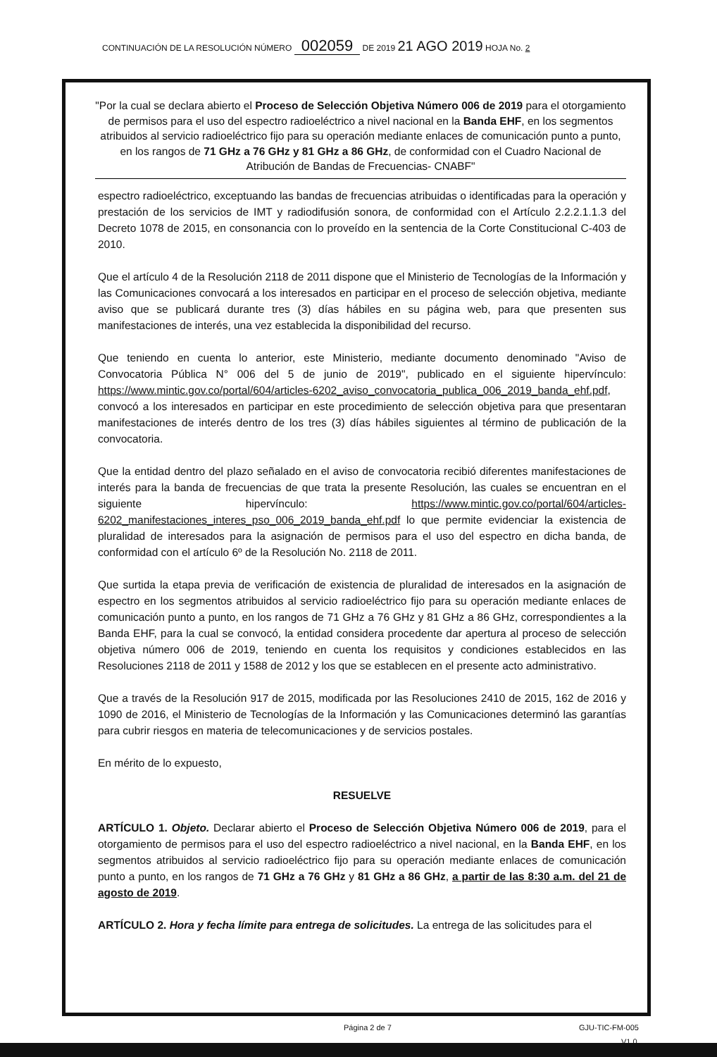CONTINUACIÓN DE LA RESOLUCIÓN NÚMERO 002059 DE 2019 21 AGO 2019 HOJA No. 2
"Por la cual se declara abierto el Proceso de Selección Objetiva Número 006 de 2019 para el otorgamiento de permisos para el uso del espectro radioeléctrico a nivel nacional en la Banda EHF, en los segmentos atribuidos al servicio radioeléctrico fijo para su operación mediante enlaces de comunicación punto a punto, en los rangos de 71 GHz a 76 GHz y 81 GHz a 86 GHz, de conformidad con el Cuadro Nacional de Atribución de Bandas de Frecuencias- CNABF"
espectro radioeléctrico, exceptuando las bandas de frecuencias atribuidas o identificadas para la operación y prestación de los servicios de IMT y radiodifusión sonora, de conformidad con el Artículo 2.2.2.1.1.3 del Decreto 1078 de 2015, en consonancia con lo proveído en la sentencia de la Corte Constitucional C-403 de 2010.
Que el artículo 4 de la Resolución 2118 de 2011 dispone que el Ministerio de Tecnologías de la Información y las Comunicaciones convocará a los interesados en participar en el proceso de selección objetiva, mediante aviso que se publicará durante tres (3) días hábiles en su página web, para que presenten sus manifestaciones de interés, una vez establecida la disponibilidad del recurso.
Que teniendo en cuenta lo anterior, este Ministerio, mediante documento denominado "Aviso de Convocatoria Pública N° 006 del 5 de junio de 2019", publicado en el siguiente hipervínculo: https://www.mintic.gov.co/portal/604/articles-6202_aviso_convocatoria_publica_006_2019_banda_ehf.pdf, convocó a los interesados en participar en este procedimiento de selección objetiva para que presentaran manifestaciones de interés dentro de los tres (3) días hábiles siguientes al término de publicación de la convocatoria.
Que la entidad dentro del plazo señalado en el aviso de convocatoria recibió diferentes manifestaciones de interés para la banda de frecuencias de que trata la presente Resolución, las cuales se encuentran en el siguiente hipervínculo: https://www.mintic.gov.co/portal/604/articles-6202_manifestaciones_interes_pso_006_2019_banda_ehf.pdf lo que permite evidenciar la existencia de pluralidad de interesados para la asignación de permisos para el uso del espectro en dicha banda, de conformidad con el artículo 6º de la Resolución No. 2118 de 2011.
Que surtida la etapa previa de verificación de existencia de pluralidad de interesados en la asignación de espectro en los segmentos atribuidos al servicio radioeléctrico fijo para su operación mediante enlaces de comunicación punto a punto, en los rangos de 71 GHz a 76 GHz y 81 GHz a 86 GHz, correspondientes a la Banda EHF, para la cual se convocó, la entidad considera procedente dar apertura al proceso de selección objetiva número 006 de 2019, teniendo en cuenta los requisitos y condiciones establecidos en las Resoluciones 2118 de 2011 y 1588 de 2012 y los que se establecen en el presente acto administrativo.
Que a través de la Resolución 917 de 2015, modificada por las Resoluciones 2410 de 2015, 162 de 2016 y 1090 de 2016, el Ministerio de Tecnologías de la Información y las Comunicaciones determinó las garantías para cubrir riesgos en materia de telecomunicaciones y de servicios postales.
En mérito de lo expuesto,
RESUELVE
ARTÍCULO 1. Objeto. Declarar abierto el Proceso de Selección Objetiva Número 006 de 2019, para el otorgamiento de permisos para el uso del espectro radioeléctrico a nivel nacional, en la Banda EHF, en los segmentos atribuidos al servicio radioeléctrico fijo para su operación mediante enlaces de comunicación punto a punto, en los rangos de 71 GHz a 76 GHz y 81 GHz a 86 GHz, a partir de las 8:30 a.m. del 21 de agosto de 2019.
ARTÍCULO 2. Hora y fecha límite para entrega de solicitudes. La entrega de las solicitudes para el
Página 2 de 7 GJU-TIC-FM-005
V1.0